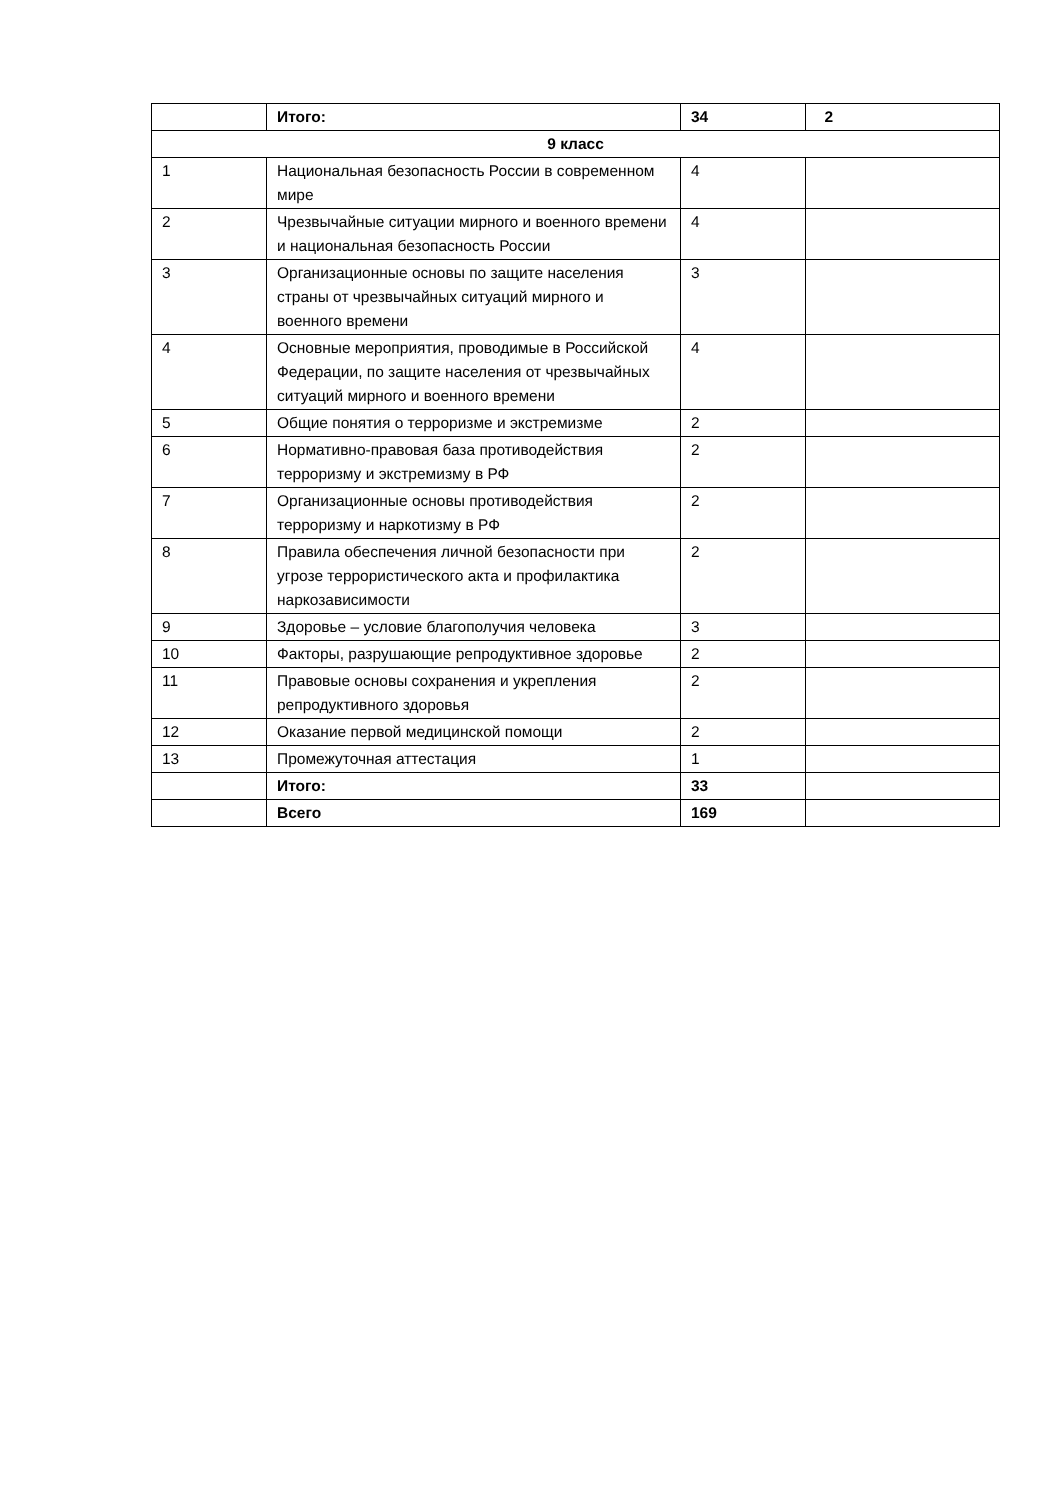| | Итого: | 34 | 2 |
| 9 класс | | | |
| 1 | Национальная безопасность России в современном мире | 4 | |
| 2 | Чрезвычайные ситуации мирного и военного времени и национальная безопасность России | 4 | |
| 3 | Организационные основы по защите населения страны от чрезвычайных ситуаций мирного и военного времени | 3 | |
| 4 | Основные мероприятия, проводимые в Российской Федерации, по защите населения от чрезвычайных ситуаций мирного и военного времени | 4 | |
| 5 | Общие понятия о терроризме и экстремизме | 2 | |
| 6 | Нормативно-правовая база противодействия терроризму и экстремизму в РФ | 2 | |
| 7 | Организационные основы противодействия терроризму и наркотизму в РФ | 2 | |
| 8 | Правила обеспечения личной безопасности при угрозе террористического акта и профилактика наркозависимости | 2 | |
| 9 | Здоровье – условие благополучия человека | 3 | |
| 10 | Факторы, разрушающие репродуктивное здоровье | 2 | |
| 11 | Правовые основы сохранения и укрепления репродуктивного здоровья | 2 | |
| 12 | Оказание первой медицинской помощи | 2 | |
| 13 | Промежуточная аттестация | 1 | |
| | Итого: | 33 | |
| | Всего | 169 | |